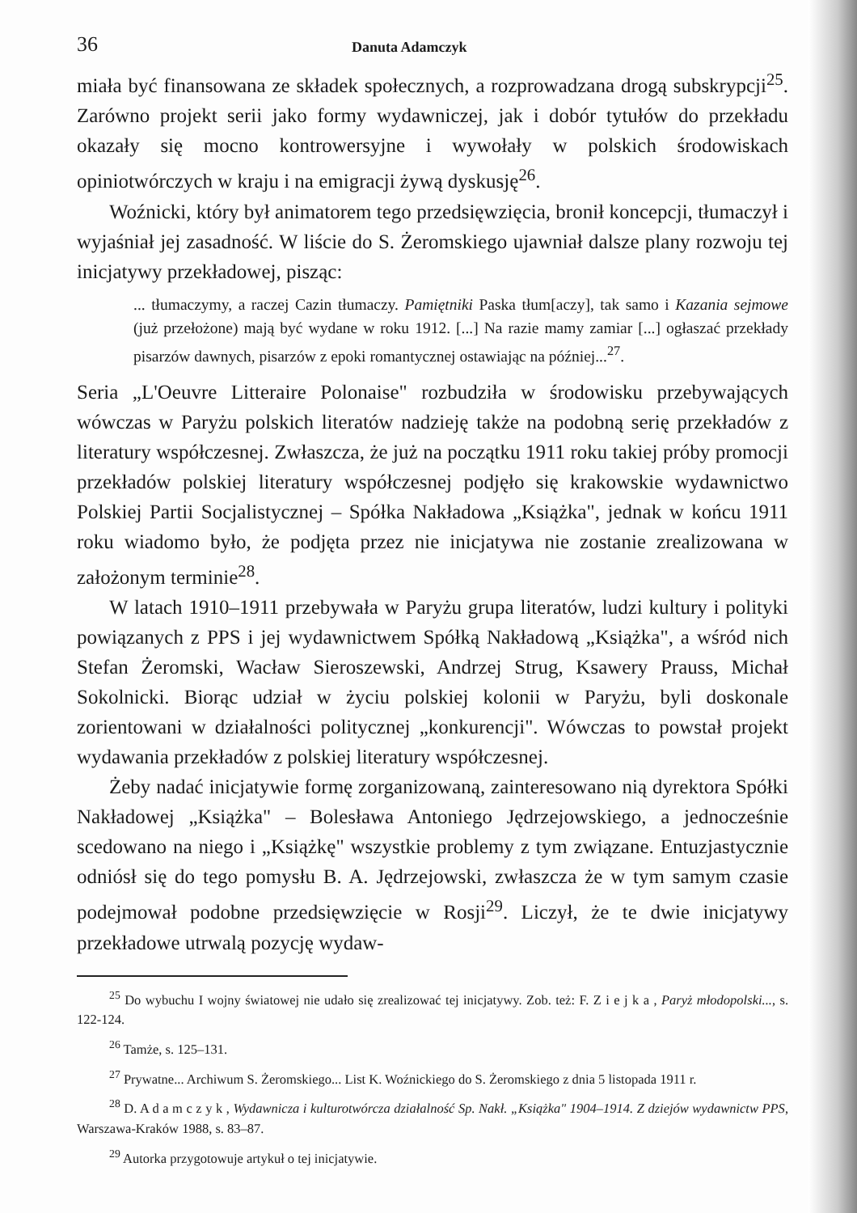36 Danuta Adamczyk
miała być finansowana ze składek społecznych, a rozprowadzana drogą subskrypcji<sup>25</sup>. Zarówno projekt serii jako formy wydawniczej, jak i dobór tytułów do przekładu okazały się mocno kontrowersyjne i wywołały w polskich środowiskach opiniotwórczych w kraju i na emigracji żywą dyskusję<sup>26</sup>.
Woźnicki, który był animatorem tego przedsięwzięcia, bronił koncepcji, tłumaczył i wyjaśniał jej zasadność. W liście do S. Żeromskiego ujawniał dalsze plany rozwoju tej inicjatywy przekładowej, pisząc:
... tłumaczymy, a raczej Cazin tłumaczy. Pamiętniki Paska tłum[aczy], tak samo i Kazania sejmowe (już przełożone) mają być wydane w roku 1912. [...] Na razie mamy zamiar [...] ogłaszać przekłady pisarzów dawnych, pisarzów z epoki romantycznej ostawiając na później...<sup>27</sup>.
Seria „L'Oeuvre Litteraire Polonaise" rozbudziła w środowisku przebywających wówczas w Paryżu polskich literatów nadzieję także na podobną serię przekładów z literatury współczesnej. Zwłaszcza, że już na początku 1911 roku takiej próby promocji przekładów polskiej literatury współczesnej podjęło się krakowskie wydawnictwo Polskiej Partii Socjalistycznej – Spółka Nakładowa „Książka", jednak w końcu 1911 roku wiadomo było, że podjęta przez nie inicjatywa nie zostanie zrealizowana w założonym terminie<sup>28</sup>.
W latach 1910–1911 przebywała w Paryżu grupa literatów, ludzi kultury i polityki powiązanych z PPS i jej wydawnictwem Spółką Nakładową „Książka", a wśród nich Stefan Żeromski, Wacław Sieroszewski, Andrzej Strug, Ksawery Prauss, Michał Sokolnicki. Biorąc udział w życiu polskiej kolonii w Paryżu, byli doskonale zorientowani w działalności politycznej „konkurencji". Wówczas to powstał projekt wydawania przekładów z polskiej literatury współczesnej.
Żeby nadać inicjatywie formę zorganizowaną, zainteresowano nią dyrektora Spółki Nakładowej „Książka" – Bolesława Antoniego Jędrzejowskiego, a jednocześnie scedowano na niego i „Książkę" wszystkie problemy z tym związane. Entuzjastycznie odniósł się do tego pomysłu B. A. Jędrzejowski, zwłaszcza że w tym samym czasie podejmował podobne przedsięwzięcie w Rosji<sup>29</sup>. Liczył, że te dwie inicjatywy przekładowe utrwalą pozycję wydaw-
<sup>25</sup> Do wybuchu I wojny światowej nie udało się zrealizować tej inicjatywy. Zob. też: F. Z i e j k a , Paryż młodopolski..., s. 122-124.
<sup>26</sup> Tamże, s. 125–131.
<sup>27</sup> Prywatne... Archiwum S. Żeromskiego... List K. Woźnickiego do S. Żeromskiego z dnia 5 listopada 1911 r.
<sup>28</sup> D. A d a m c z y k , Wydawnicza i kulturotwórcza działalność Sp. Nakł. „Książka" 1904–1914. Z dziejów wydawnictw PPS, Warszawa-Kraków 1988, s. 83–87.
<sup>29</sup> Autorka przygotowuje artykuł o tej inicjatywie.